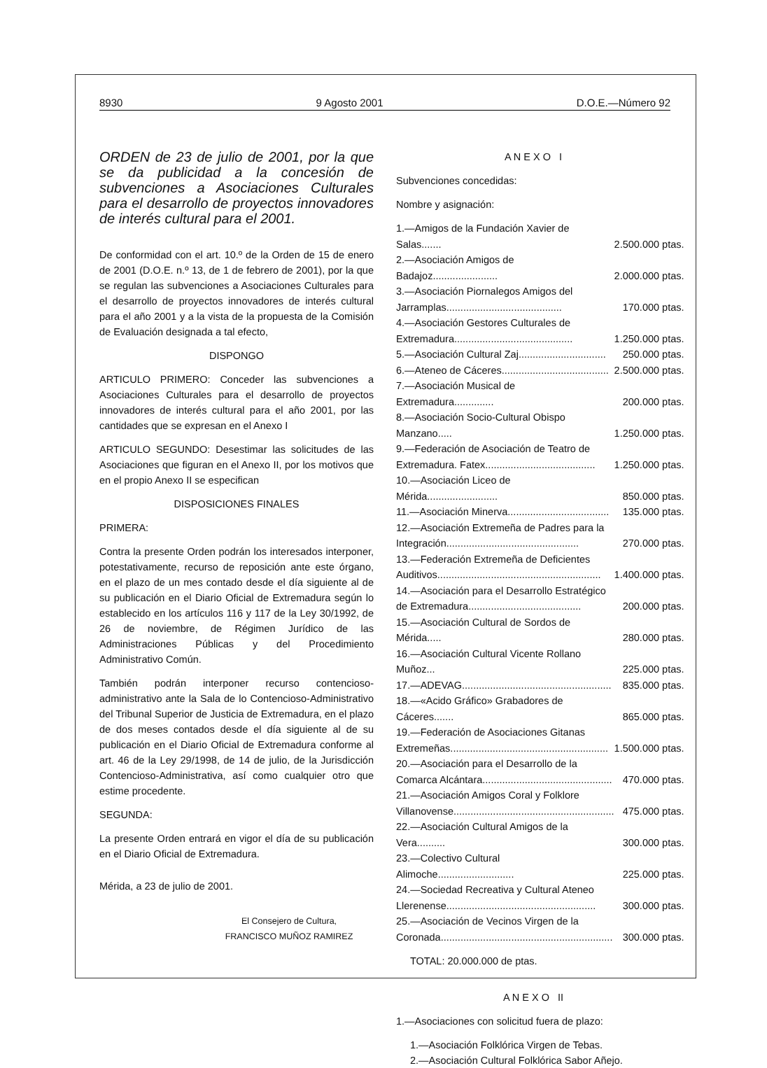8930 9 Agosto 2001 D.O.E.—Número 92
ORDEN de 23 de julio de 2001, por la que se da publicidad a la concesión de subvenciones a Asociaciones Culturales para el desarrollo de proyectos innovadores de interés cultural para el 2001.
De conformidad con el art. 10.º de la Orden de 15 de enero de 2001 (D.O.E. n.º 13, de 1 de febrero de 2001), por la que se regulan las subvenciones a Asociaciones Culturales para el desarrollo de proyectos innovadores de interés cultural para el año 2001 y a la vista de la propuesta de la Comisión de Evaluación designada a tal efecto,
DISPONGO
ARTICULO PRIMERO: Conceder las subvenciones a Asociaciones Culturales para el desarrollo de proyectos innovadores de interés cultural para el año 2001, por las cantidades que se expresan en el Anexo I
ARTICULO SEGUNDO: Desestimar las solicitudes de las Asociaciones que figuran en el Anexo II, por los motivos que en el propio Anexo II se especifican
DISPOSICIONES FINALES
PRIMERA:
Contra la presente Orden podrán los interesados interponer, potestativamente, recurso de reposición ante este órgano, en el plazo de un mes contado desde el día siguiente al de su publicación en el Diario Oficial de Extremadura según lo establecido en los artículos 116 y 117 de la Ley 30/1992, de 26 de noviembre, de Régimen Jurídico de las Administraciones Públicas y del Procedimiento Administrativo Común.
También podrán interponer recurso contencioso-administrativo ante la Sala de lo Contencioso-Administrativo del Tribunal Superior de Justicia de Extremadura, en el plazo de dos meses contados desde el día siguiente al de su publicación en el Diario Oficial de Extremadura conforme al art. 46 de la Ley 29/1998, de 14 de julio, de la Jurisdicción Contencioso-Administrativa, así como cualquier otro que estime procedente.
SEGUNDA:
La presente Orden entrará en vigor el día de su publicación en el Diario Oficial de Extremadura.
Mérida, a 23 de julio de 2001.
El Consejero de Cultura,
FRANCISCO MUÑOZ RAMIREZ
A N E X O I
Subvenciones concedidas:
Nombre y asignación:
| 1.—Amigos de la Fundación Xavier de Salas....... | 2.500.000 ptas. |
| 2.—Asociación Amigos de Badajoz....................... | 2.000.000 ptas. |
| 3.—Asociación Piornalegos Amigos del Jarramplas......................................... | 170.000 ptas. |
| 4.—Asociación Gestores Culturales de Extremadura.......................................... | 1.250.000 ptas. |
| 5.—Asociación Cultural Zaj............................... | 250.000 ptas. |
| 6.—Ateneo de Cáceres...................................... | 2.500.000 ptas. |
| 7.—Asociación Musical de Extremadura.............. | 200.000 ptas. |
| 8.—Asociación Socio-Cultural Obispo Manzano..... | 1.250.000 ptas. |
| 9.—Federación de Asociación de Teatro de Extremadura. Fatex....................................... | 1.250.000 ptas. |
| 10.—Asociación Liceo de Mérida......................... | 850.000 ptas. |
| 11.—Asociación Minerva.................................... | 135.000 ptas. |
| 12.—Asociación Extremeña de Padres para la Integración............................................... | 270.000 ptas. |
| 13.—Federación Extremeña de Deficientes Auditivos.......................................................... | 1.400.000 ptas. |
| 14.—Asociación para el Desarrollo Estratégico de Extremadura........................................ | 200.000 ptas. |
| 15.—Asociación Cultural de Sordos de Mérida..... | 280.000 ptas. |
| 16.—Asociación Cultural Vicente Rollano Muñoz... | 225.000 ptas. |
| 17.—ADEVAG..................................................... | 835.000 ptas. |
| 18.—«Acido Gráfico» Grabadores de Cáceres....... | 865.000 ptas. |
| 19.—Federación de Asociaciones Gitanas Extremeñas........................................................ | 1.500.000 ptas. |
| 20.—Asociación para el Desarrollo de la Comarca Alcántara.............................................. | 470.000 ptas. |
| 21.—Asociación Amigos Coral y Folklore Villanovense......................................................... | 475.000 ptas. |
| 22.—Asociación Cultural Amigos de la Vera.......... | 300.000 ptas. |
| 23.—Colectivo Cultural Alimoche........................... | 225.000 ptas. |
| 24.—Sociedad Recreativa y Cultural Ateneo Llerenense..................................................... | 300.000 ptas. |
| 25.—Asociación de Vecinos Virgen de la Coronada............................................................. | 300.000 ptas. |
TOTAL: 20.000.000 de ptas.
A N E X O II
1.—Asociaciones con solicitud fuera de plazo:
1.—Asociación Folklórica Virgen de Tebas.
2.—Asociación Cultural Folklórica Sabor Añejo.